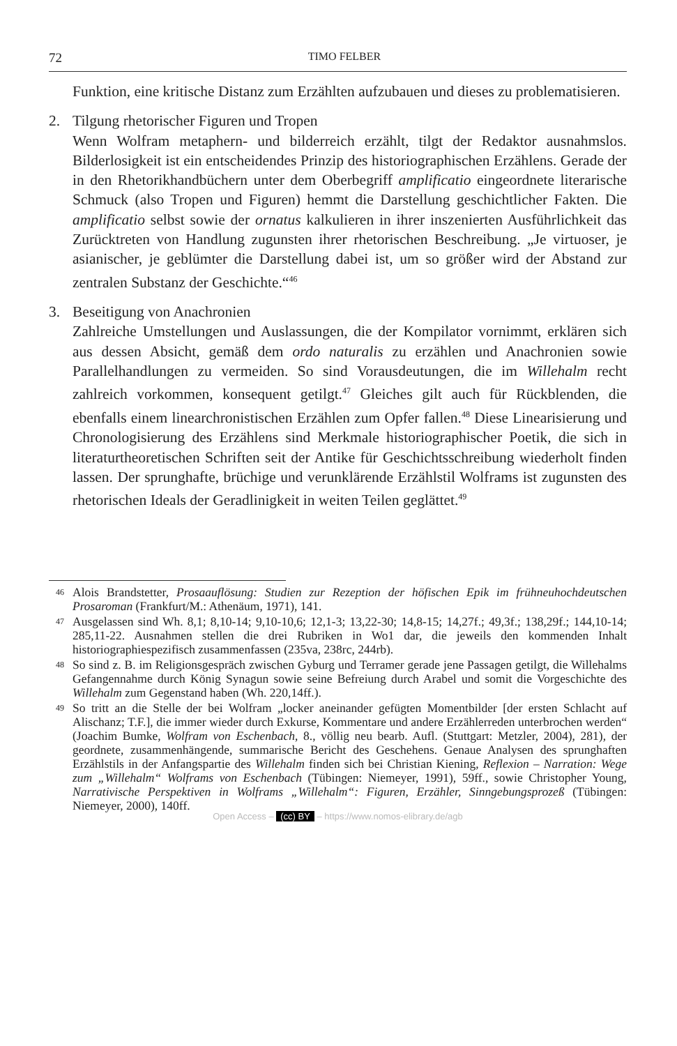72 TIMO FELBER
Funktion, eine kritische Distanz zum Erzählten aufzubauen und dieses zu problematisieren.
2. Tilgung rhetorischer Figuren und Tropen
Wenn Wolfram metaphern- und bilderreich erzählt, tilgt der Redaktor ausnahmslos. Bilderlosigkeit ist ein entscheidendes Prinzip des historiographischen Erzählens. Gerade der in den Rhetorikhandbüchern unter dem Oberbegriff amplificatio eingeordnete literarische Schmuck (also Tropen und Figuren) hemmt die Darstellung geschichtlicher Fakten. Die amplificatio selbst sowie der ornatus kalkulieren in ihrer inszenierten Ausführlichkeit das Zurücktreten von Handlung zugunsten ihrer rhetorischen Beschreibung. „Je virtuoser, je asianischer, je geblümter die Darstellung dabei ist, um so größer wird der Abstand zur zentralen Substanz der Geschichte.“<sup>46</sup>
3. Beseitigung von Anachronien
Zahlreiche Umstellungen und Auslassungen, die der Kompilator vornimmt, erklären sich aus dessen Absicht, gemäß dem ordo naturalis zu erzählen und Anachronien sowie Parallelhandlungen zu vermeiden. So sind Vorausdeutungen, die im Willehalm recht zahlreich vorkommen, konsequent getilgt.<sup>47</sup> Gleiches gilt auch für Rückblenden, die ebenfalls einem linearchronistischen Erzählen zum Opfer fallen.<sup>48</sup> Diese Linearisierung und Chronologisierung des Erzählens sind Merkmale historiographischer Poetik, die sich in literaturtheoretischen Schriften seit der Antike für Geschichtsschreibung wiederholt finden lassen. Der sprunghafte, brüchige und verunklärende Erzählstil Wolframs ist zugunsten des rhetorischen Ideals der Geradlinigkeit in weiten Teilen geglättet.<sup>49</sup>
<sup>46</sup> Alois Brandstetter, Prosaauflösung: Studien zur Rezeption der höfischen Epik im frühneuhochdeutschen Prosaroman (Frankfurt/M.: Athenäum, 1971), 141.
<sup>47</sup> Ausgelassen sind Wh. 8,1; 8,10-14; 9,10-10,6; 12,1-3; 13,22-30; 14,8-15; 14,27f.; 49,3f.; 138,29f.; 144,10-14; 285,11-22. Ausnahmen stellen die drei Rubriken in Wo1 dar, die jeweils den kommenden Inhalt historiographiespezifisch zusammenfassen (235va, 238rc, 244rb).
<sup>48</sup> So sind z. B. im Religionsgespräch zwischen Gyburg und Terramer gerade jene Passagen getilgt, die Willehalms Gefangennahme durch König Synagun sowie seine Befreiung durch Arabel und somit die Vorgeschichte des Willehalm zum Gegenstand haben (Wh. 220,14ff.).
<sup>49</sup> So tritt an die Stelle der bei Wolfram „locker aneinander gefügten Momentbilder [der ersten Schlacht auf Alischanz; T.F.], die immer wieder durch Exkurse, Kommentare und andere Erzählerreden unterbrochen werden“ (Joachim Bumke, Wolfram von Eschenbach, 8., völlig neu bearb. Aufl. (Stuttgart: Metzler, 2004), 281), der geordnete, zusammenhängende, summarische Bericht des Geschehens. Genaue Analysen des sprunghaften Erzählstils in der Anfangspartie des Willehalm finden sich bei Christian Kiening, Reflexion – Narration: Wege zum „Willehalm“ Wolframs von Eschenbach (Tübingen: Niemeyer, 1991), 59ff., sowie Christopher Young, Narrativische Perspektiven in Wolframs „Willehalm“: Figuren, Erzähler, Sinngebungsprozeß (Tübingen: Niemeyer, 2000), 140ff.
Open Access – (cc) BY – https://www.nomos-elibrary.de/agb